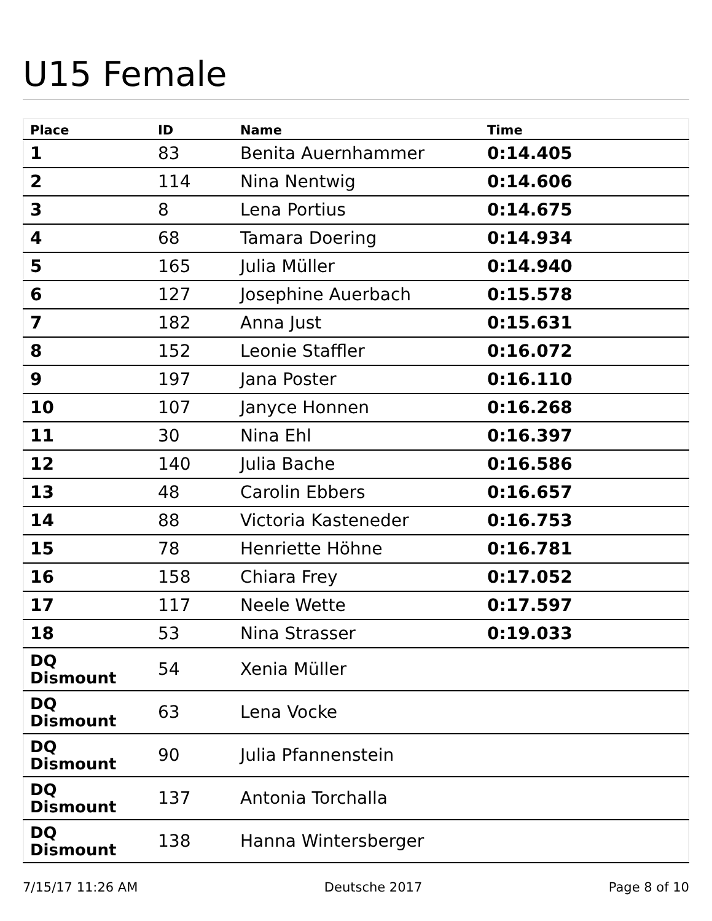U15 Female
| Place | ID | Name | Time |
| --- | --- | --- | --- |
| 1 | 83 | Benita Auernhammer | 0:14.405 |
| 2 | 114 | Nina Nentwig | 0:14.606 |
| 3 | 8 | Lena Portius | 0:14.675 |
| 4 | 68 | Tamara Doering | 0:14.934 |
| 5 | 165 | Julia Müller | 0:14.940 |
| 6 | 127 | Josephine Auerbach | 0:15.578 |
| 7 | 182 | Anna Just | 0:15.631 |
| 8 | 152 | Leonie Staffler | 0:16.072 |
| 9 | 197 | Jana Poster | 0:16.110 |
| 10 | 107 | Janyce Honnen | 0:16.268 |
| 11 | 30 | Nina Ehl | 0:16.397 |
| 12 | 140 | Julia Bache | 0:16.586 |
| 13 | 48 | Carolin Ebbers | 0:16.657 |
| 14 | 88 | Victoria Kasteneder | 0:16.753 |
| 15 | 78 | Henriette Höhne | 0:16.781 |
| 16 | 158 | Chiara Frey | 0:17.052 |
| 17 | 117 | Neele Wette | 0:17.597 |
| 18 | 53 | Nina Strasser | 0:19.033 |
| DQ Dismount | 54 | Xenia Müller | |
| DQ Dismount | 63 | Lena Vocke | |
| DQ Dismount | 90 | Julia Pfannenstein | |
| DQ Dismount | 137 | Antonia Torchalla | |
| DQ Dismount | 138 | Hanna Wintersberger | |
7/15/17 11:26 AM Deutsche 2017 Page 8 of 10